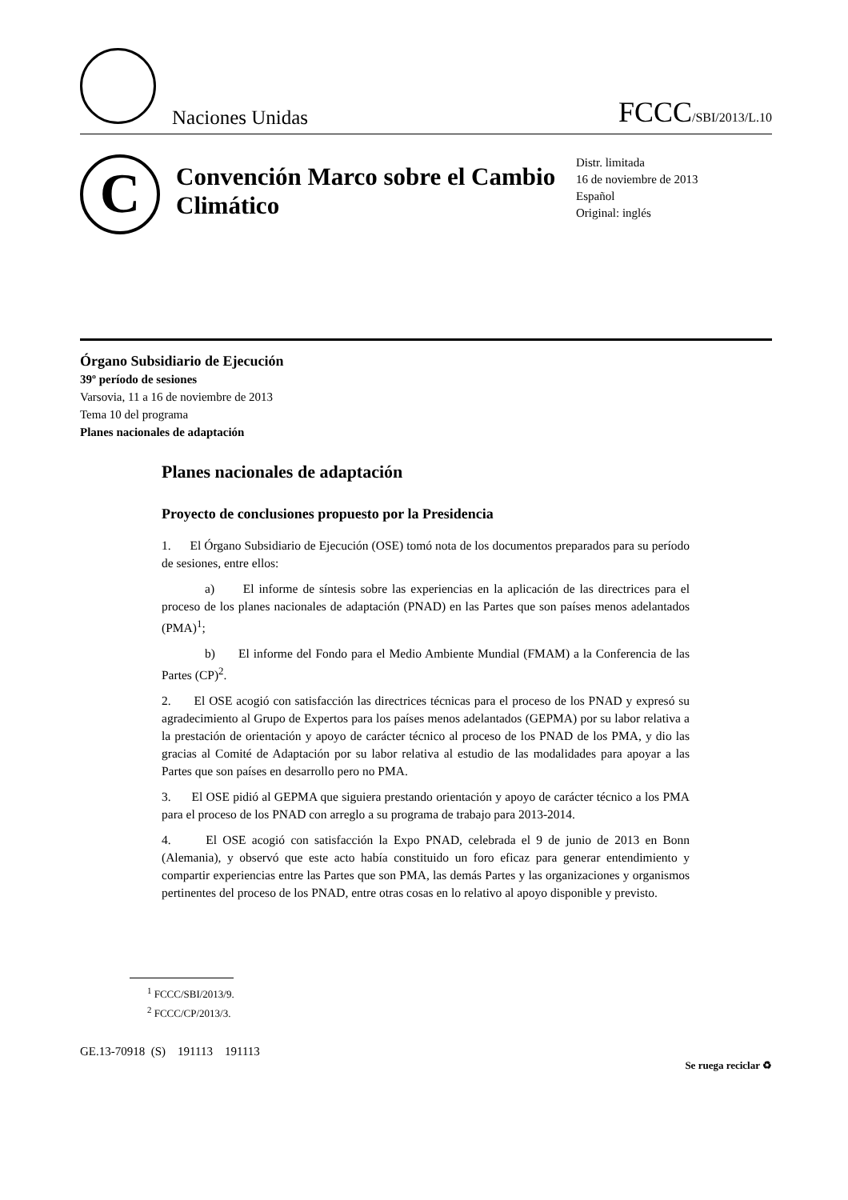Naciones Unidas
FCCC/SBI/2013/L.10
C
Convención Marco sobre el Cambio Climático
Distr. limitada
16 de noviembre de 2013
Español
Original: inglés
Órgano Subsidiario de Ejecución
39º período de sesiones
Varsovia, 11 a 16 de noviembre de 2013
Tema 10 del programa
Planes nacionales de adaptación
Planes nacionales de adaptación
Proyecto de conclusiones propuesto por la Presidencia
1. El Órgano Subsidiario de Ejecución (OSE) tomó nota de los documentos preparados para su período de sesiones, entre ellos:
a) El informe de síntesis sobre las experiencias en la aplicación de las directrices para el proceso de los planes nacionales de adaptación (PNAD) en las Partes que son países menos adelantados (PMA)<sup>1</sup>;
b) El informe del Fondo para el Medio Ambiente Mundial (FMAM) a la Conferencia de las Partes (CP)<sup>2</sup>.
2. El OSE acogió con satisfacción las directrices técnicas para el proceso de los PNAD y expresó su agradecimiento al Grupo de Expertos para los países menos adelantados (GEPMA) por su labor relativa a la prestación de orientación y apoyo de carácter técnico al proceso de los PNAD de los PMA, y dio las gracias al Comité de Adaptación por su labor relativa al estudio de las modalidades para apoyar a las Partes que son países en desarrollo pero no PMA.
3. El OSE pidió al GEPMA que siguiera prestando orientación y apoyo de carácter técnico a los PMA para el proceso de los PNAD con arreglo a su programa de trabajo para 2013-2014.
4. El OSE acogió con satisfacción la Expo PNAD, celebrada el 9 de junio de 2013 en Bonn (Alemania), y observó que este acto había constituido un foro eficaz para generar entendimiento y compartir experiencias entre las Partes que son PMA, las demás Partes y las organizaciones y organismos pertinentes del proceso de los PNAD, entre otras cosas en lo relativo al apoyo disponible y previsto.
<sup>1</sup> FCCC/SBI/2013/9.
<sup>2</sup> FCCC/CP/2013/3.
GE.13-70918 (S) 191113 191113 Se ruega reciclar ♻